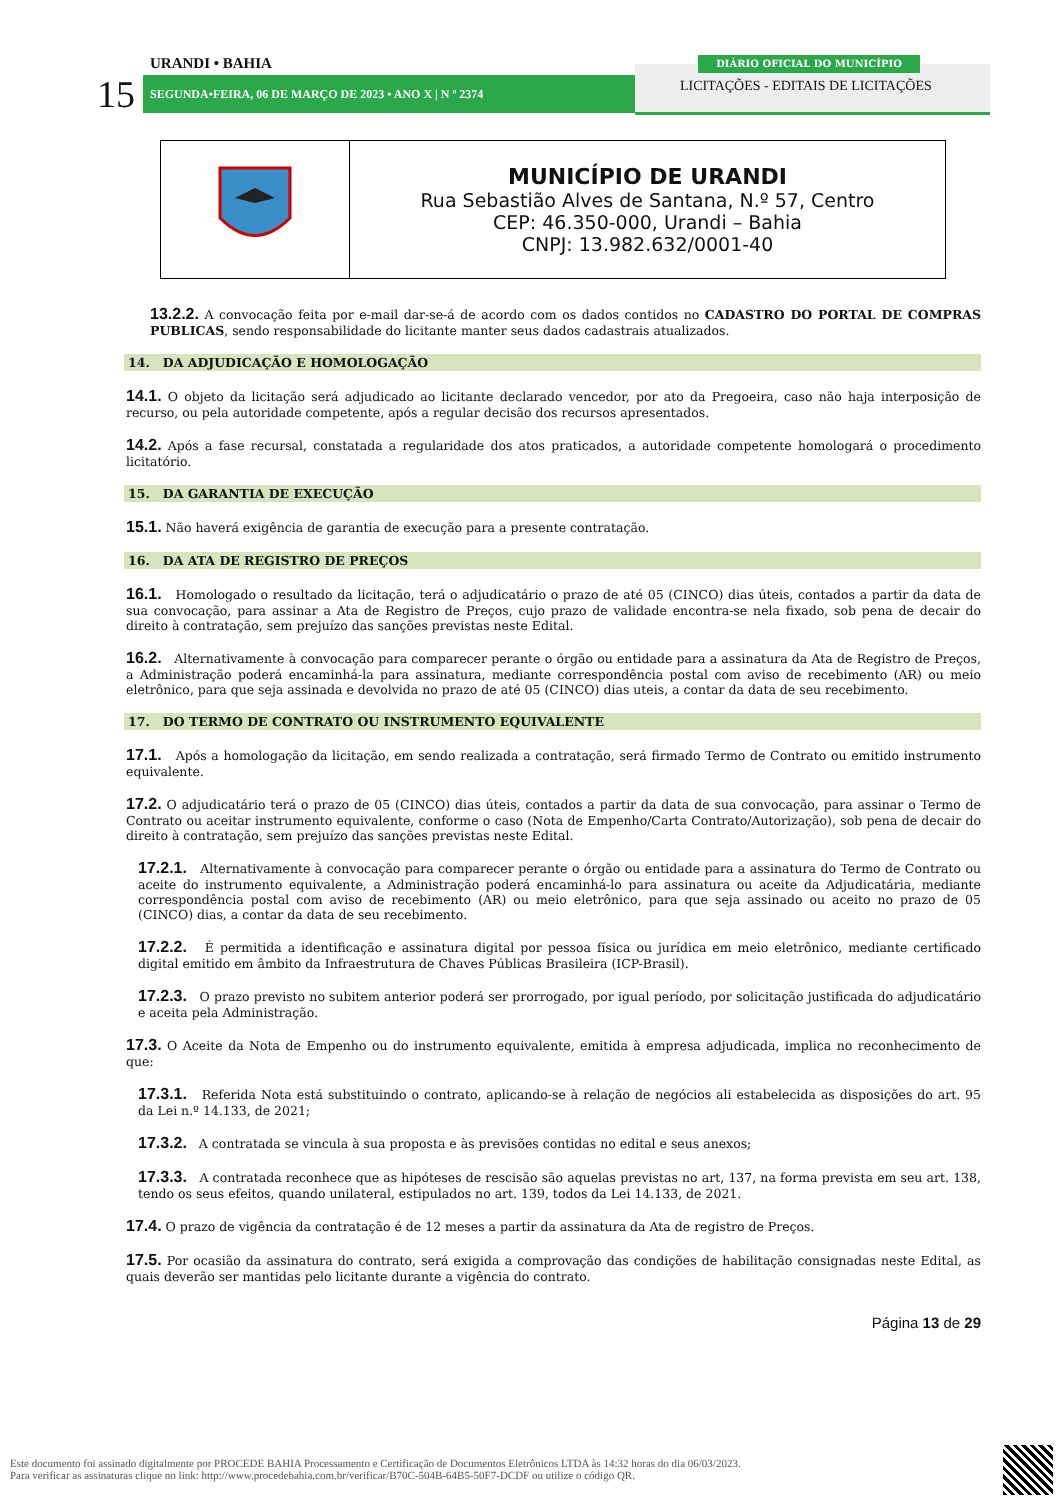URANDI • BAHIA
15 SEGUNDA•FEIRA, 06 DE MARÇO DE 2023 • ANO X | N º 2374
DIÁRIO OFICIAL DO MUNICÍPIO
LICITAÇÕES - EDITAIS DE LICITAÇÕES
| | MUNICÍPIO DE URANDI Rua Sebastião Alves de Santana, N.º 57, Centro CEP: 46.350-000, Urandi – Bahia CNPJ: 13.982.632/0001-40 |
13.2.2. A convocação feita por e-mail dar-se-á de acordo com os dados contidos no CADASTRO DO PORTAL DE COMPRAS PUBLICAS, sendo responsabilidade do licitante manter seus dados cadastrais atualizados.
14. DA ADJUDICAÇÃO E HOMOLOGAÇÃO
14.1. O objeto da licitação será adjudicado ao licitante declarado vencedor, por ato da Pregoeira, caso não haja interposição de recurso, ou pela autoridade competente, após a regular decisão dos recursos apresentados.
14.2. Após a fase recursal, constatada a regularidade dos atos praticados, a autoridade competente homologará o procedimento licitatório.
15. DA GARANTIA DE EXECUÇÃO
15.1. Não haverá exigência de garantia de execução para a presente contratação.
16. DA ATA DE REGISTRO DE PREÇOS
16.1. Homologado o resultado da licitação, terá o adjudicatário o prazo de até 05 (CINCO) dias úteis, contados a partir da data de sua convocação, para assinar a Ata de Registro de Preços, cujo prazo de validade encontra-se nela fixado, sob pena de decair do direito à contratação, sem prejuízo das sanções previstas neste Edital.
16.2. Alternativamente à convocação para comparecer perante o órgão ou entidade para a assinatura da Ata de Registro de Preços, a Administração poderá encaminhá-la para assinatura, mediante correspondência postal com aviso de recebimento (AR) ou meio eletrônico, para que seja assinada e devolvida no prazo de até 05 (CINCO) dias uteis, a contar da data de seu recebimento.
17. DO TERMO DE CONTRATO OU INSTRUMENTO EQUIVALENTE
17.1. Após a homologação da licitação, em sendo realizada a contratação, será firmado Termo de Contrato ou emitido instrumento equivalente.
17.2. O adjudicatário terá o prazo de 05 (CINCO) dias úteis, contados a partir da data de sua convocação, para assinar o Termo de Contrato ou aceitar instrumento equivalente, conforme o caso (Nota de Empenho/Carta Contrato/Autorização), sob pena de decair do direito à contratação, sem prejuízo das sanções previstas neste Edital.
17.2.1. Alternativamente à convocação para comparecer perante o órgão ou entidade para a assinatura do Termo de Contrato ou aceite do instrumento equivalente, a Administração poderá encaminhá-lo para assinatura ou aceite da Adjudicatária, mediante correspondência postal com aviso de recebimento (AR) ou meio eletrônico, para que seja assinado ou aceito no prazo de 05 (CINCO) dias, a contar da data de seu recebimento.
17.2.2. É permitida a identificação e assinatura digital por pessoa física ou jurídica em meio eletrônico, mediante certificado digital emitido em âmbito da Infraestrutura de Chaves Públicas Brasileira (ICP-Brasil).
17.2.3. O prazo previsto no subitem anterior poderá ser prorrogado, por igual período, por solicitação justificada do adjudicatário e aceita pela Administração.
17.3. O Aceite da Nota de Empenho ou do instrumento equivalente, emitida à empresa adjudicada, implica no reconhecimento de que:
17.3.1. Referida Nota está substituindo o contrato, aplicando-se à relação de negócios ali estabelecida as disposições do art. 95 da Lei n.º 14.133, de 2021;
17.3.2. A contratada se vincula à sua proposta e às previsões contidas no edital e seus anexos;
17.3.3. A contratada reconhece que as hipóteses de rescisão são aquelas previstas no art, 137, na forma prevista em seu art. 138, tendo os seus efeitos, quando unilateral, estipulados no art. 139, todos da Lei 14.133, de 2021.
17.4. O prazo de vigência da contratação é de 12 meses a partir da assinatura da Ata de registro de Preços.
17.5. Por ocasião da assinatura do contrato, será exigida a comprovação das condições de habilitação consignadas neste Edital, as quais deverão ser mantidas pelo licitante durante a vigência do contrato.
Página 13 de 29
Este documento foi assinado digitalmente por PROCEDE BAHIA Processamento e Certificação de Documentos Eletrônicos LTDA às 14:32 horas do dia 06/03/2023.
Para verificar as assinaturas clique no link: http://www.procedebahia.com.br/verificar/B70C-504B-64B5-50F7-DCDF ou utilize o código QR.